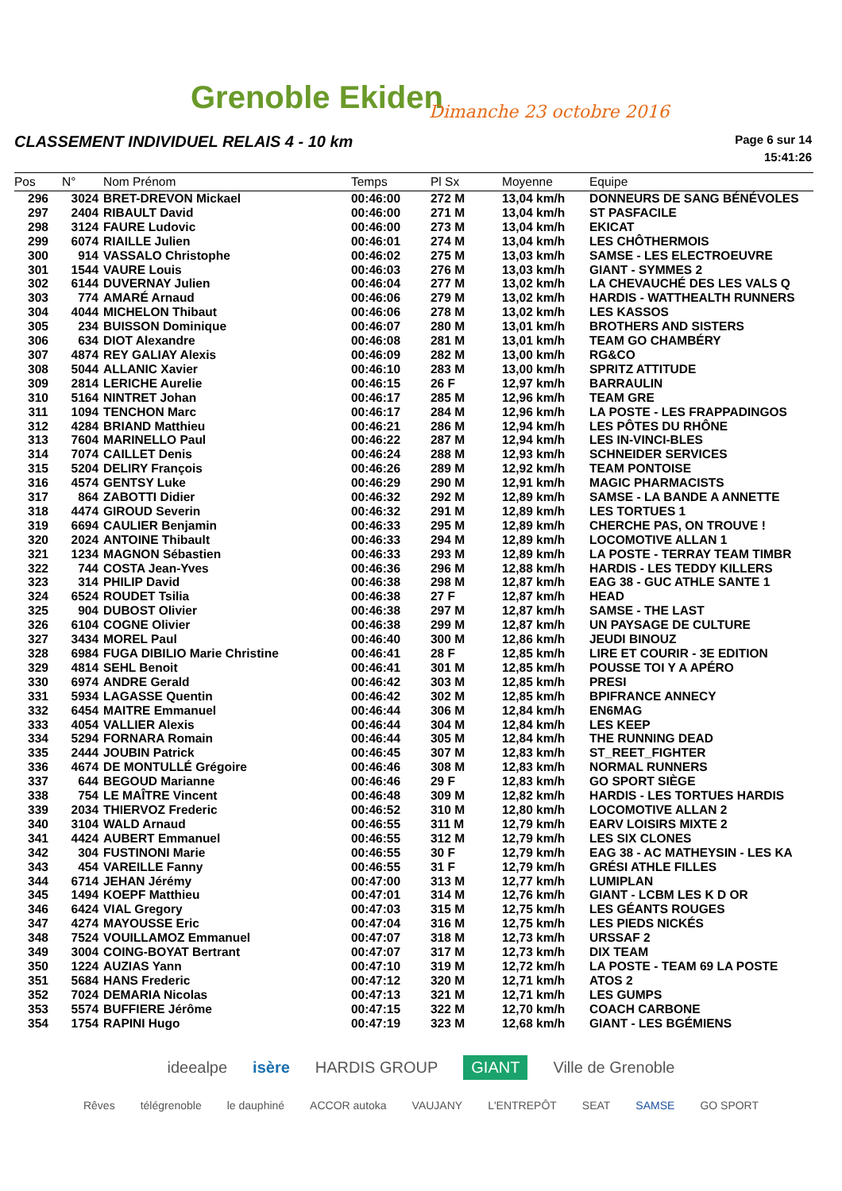Grenoble Ekiden Dimanche 23 octobre 2016
CLASSEMENT INDIVIDUEL RELAIS 4 - 10 km
Page 6 sur 14
15:41:26
| Pos | N° | Nom Prénom | Temps | Pl Sx | Moyenne | Equipe |
| --- | --- | --- | --- | --- | --- | --- |
| 296 | 3024 | BRET-DREVON Mickael | 00:46:00 | 272 M | 13,04 km/h | DONNEURS DE SANG BÉNÉVOLES |
| 297 | 2404 | RIBAULT David | 00:46:00 | 271 M | 13,04 km/h | ST PASFACILE |
| 298 | 3124 | FAURE Ludovic | 00:46:00 | 273 M | 13,04 km/h | EKICAT |
| 299 | 6074 | RIAILLE Julien | 00:46:01 | 274 M | 13,04 km/h | LES CHÔTHERMOIS |
| 300 | 914 | VASSALO Christophe | 00:46:02 | 275 M | 13,03 km/h | SAMSE - LES ELECTROEUVRE |
| 301 | 1544 | VAURE Louis | 00:46:03 | 276 M | 13,03 km/h | GIANT - SYMMES 2 |
| 302 | 6144 | DUVERNAY Julien | 00:46:04 | 277 M | 13,02 km/h | LA CHEVAUCHÉ DES LES VALS Q |
| 303 | 774 | AMARÉ Arnaud | 00:46:06 | 279 M | 13,02 km/h | HARDIS - WATTHEALTH RUNNERS |
| 304 | 4044 | MICHELON Thibaut | 00:46:06 | 278 M | 13,02 km/h | LES KASSOS |
| 305 | 234 | BUISSON Dominique | 00:46:07 | 280 M | 13,01 km/h | BROTHERS AND SISTERS |
| 306 | 634 | DIOT Alexandre | 00:46:08 | 281 M | 13,01 km/h | TEAM GO CHAMBÉRY |
| 307 | 4874 | REY GALIAY Alexis | 00:46:09 | 282 M | 13,00 km/h | RG&CO |
| 308 | 5044 | ALLANIC Xavier | 00:46:10 | 283 M | 13,00 km/h | SPRITZ ATTITUDE |
| 309 | 2814 | LERICHE Aurelie | 00:46:15 | 26 F | 12,97 km/h | BARRAULIN |
| 310 | 5164 | NINTRET Johan | 00:46:17 | 285 M | 12,96 km/h | TEAM GRE |
| 311 | 1094 | TENCHON Marc | 00:46:17 | 284 M | 12,96 km/h | LA POSTE - LES FRAPPADINGOS |
| 312 | 4284 | BRIAND Matthieu | 00:46:21 | 286 M | 12,94 km/h | LES PÔTES DU RHÔNE |
| 313 | 7604 | MARINELLO Paul | 00:46:22 | 287 M | 12,94 km/h | LES IN-VINCI-BLES |
| 314 | 7074 | CAILLET Denis | 00:46:24 | 288 M | 12,93 km/h | SCHNEIDER SERVICES |
| 315 | 5204 | DELIRY François | 00:46:26 | 289 M | 12,92 km/h | TEAM PONTOISE |
| 316 | 4574 | GENTSY Luke | 00:46:29 | 290 M | 12,91 km/h | MAGIC PHARMACISTS |
| 317 | 864 | ZABOTTI Didier | 00:46:32 | 292 M | 12,89 km/h | SAMSE - LA BANDE A ANNETTE |
| 318 | 4474 | GIROUD Severin | 00:46:32 | 291 M | 12,89 km/h | LES TORTUES 1 |
| 319 | 6694 | CAULIER Benjamin | 00:46:33 | 295 M | 12,89 km/h | CHERCHE PAS, ON TROUVE ! |
| 320 | 2024 | ANTOINE Thibault | 00:46:33 | 294 M | 12,89 km/h | LOCOMOTIVE ALLAN 1 |
| 321 | 1234 | MAGNON Sébastien | 00:46:33 | 293 M | 12,89 km/h | LA POSTE - TERRAY TEAM TIMBR |
| 322 | 744 | COSTA Jean-Yves | 00:46:36 | 296 M | 12,88 km/h | HARDIS - LES TEDDY KILLERS |
| 323 | 314 | PHILIP David | 00:46:38 | 298 M | 12,87 km/h | EAG 38 - GUC ATHLE SANTE 1 |
| 324 | 6524 | ROUDET Tsilia | 00:46:38 | 27 F | 12,87 km/h | HEAD |
| 325 | 904 | DUBOST Olivier | 00:46:38 | 297 M | 12,87 km/h | SAMSE - THE LAST |
| 326 | 6104 | COGNE Olivier | 00:46:38 | 299 M | 12,87 km/h | UN PAYSAGE DE CULTURE |
| 327 | 3434 | MOREL Paul | 00:46:40 | 300 M | 12,86 km/h | JEUDI BINOUZ |
| 328 | 6984 | FUGA DIBILIO Marie Christine | 00:46:41 | 28 F | 12,85 km/h | LIRE ET COURIR - 3E EDITION |
| 329 | 4814 | SEHL Benoit | 00:46:41 | 301 M | 12,85 km/h | POUSSE TOI Y A APÉRO |
| 330 | 6974 | ANDRE Gerald | 00:46:42 | 303 M | 12,85 km/h | PRESI |
| 331 | 5934 | LAGASSE Quentin | 00:46:42 | 302 M | 12,85 km/h | BPIFRANCE ANNECY |
| 332 | 6454 | MAITRE Emmanuel | 00:46:44 | 306 M | 12,84 km/h | EN6MAG |
| 333 | 4054 | VALLIER Alexis | 00:46:44 | 304 M | 12,84 km/h | LES KEEP |
| 334 | 5294 | FORNARA Romain | 00:46:44 | 305 M | 12,84 km/h | THE RUNNING DEAD |
| 335 | 2444 | JOUBIN Patrick | 00:46:45 | 307 M | 12,83 km/h | ST_REET_FIGHTER |
| 336 | 4674 | DE MONTULLÉ Grégoire | 00:46:46 | 308 M | 12,83 km/h | NORMAL RUNNERS |
| 337 | 644 | BEGOUD Marianne | 00:46:46 | 29 F | 12,83 km/h | GO SPORT SIÈGE |
| 338 | 754 | LE MAÎTRE Vincent | 00:46:48 | 309 M | 12,82 km/h | HARDIS - LES TORTUES HARDIS |
| 339 | 2034 | THIERVOZ Frederic | 00:46:52 | 310 M | 12,80 km/h | LOCOMOTIVE ALLAN 2 |
| 340 | 3104 | WALD Arnaud | 00:46:55 | 311 M | 12,79 km/h | EARV LOISIRS MIXTE 2 |
| 341 | 4424 | AUBERT Emmanuel | 00:46:55 | 312 M | 12,79 km/h | LES SIX CLONES |
| 342 | 304 | FUSTINONI Marie | 00:46:55 | 30 F | 12,79 km/h | EAG 38 - AC MATHEYSIN - LES KA |
| 343 | 454 | VAREILLE Fanny | 00:46:55 | 31 F | 12,79 km/h | GRÉSI ATHLE FILLES |
| 344 | 6714 | JEHAN Jérémy | 00:47:00 | 313 M | 12,77 km/h | LUMIPLAN |
| 345 | 1494 | KOEPF Matthieu | 00:47:01 | 314 M | 12,76 km/h | GIANT - LCBM LES K D OR |
| 346 | 6424 | VIAL Gregory | 00:47:03 | 315 M | 12,75 km/h | LES GÉANTS ROUGES |
| 347 | 4274 | MAYOUSSE Eric | 00:47:04 | 316 M | 12,75 km/h | LES PIEDS NICKÉS |
| 348 | 7524 | VOUILLAMOZ Emmanuel | 00:47:07 | 318 M | 12,73 km/h | URSSAF 2 |
| 349 | 3004 | COING-BOYAT Bertrant | 00:47:07 | 317 M | 12,73 km/h | DIX TEAM |
| 350 | 1224 | AUZIAS Yann | 00:47:10 | 319 M | 12,72 km/h | LA POSTE - TEAM 69 LA POSTE |
| 351 | 5684 | HANS Frederic | 00:47:12 | 320 M | 12,71 km/h | ATOS 2 |
| 352 | 7024 | DEMARIA Nicolas | 00:47:13 | 321 M | 12,71 km/h | LES GUMPS |
| 353 | 5574 | BUFFIERE Jérôme | 00:47:15 | 322 M | 12,70 km/h | COACH CARBONE |
| 354 | 1754 | RAPINI Hugo | 00:47:19 | 323 M | 12,68 km/h | GIANT - LES BGÉMIENS |
ideealpe isère HARDIS GROUP GIANT Ville de Grenoble
Rêves télégrenoble le dauphiné ACCOR autoka VAUJANY L'ENTREPÔT SEAT SAMSE GO SPORT